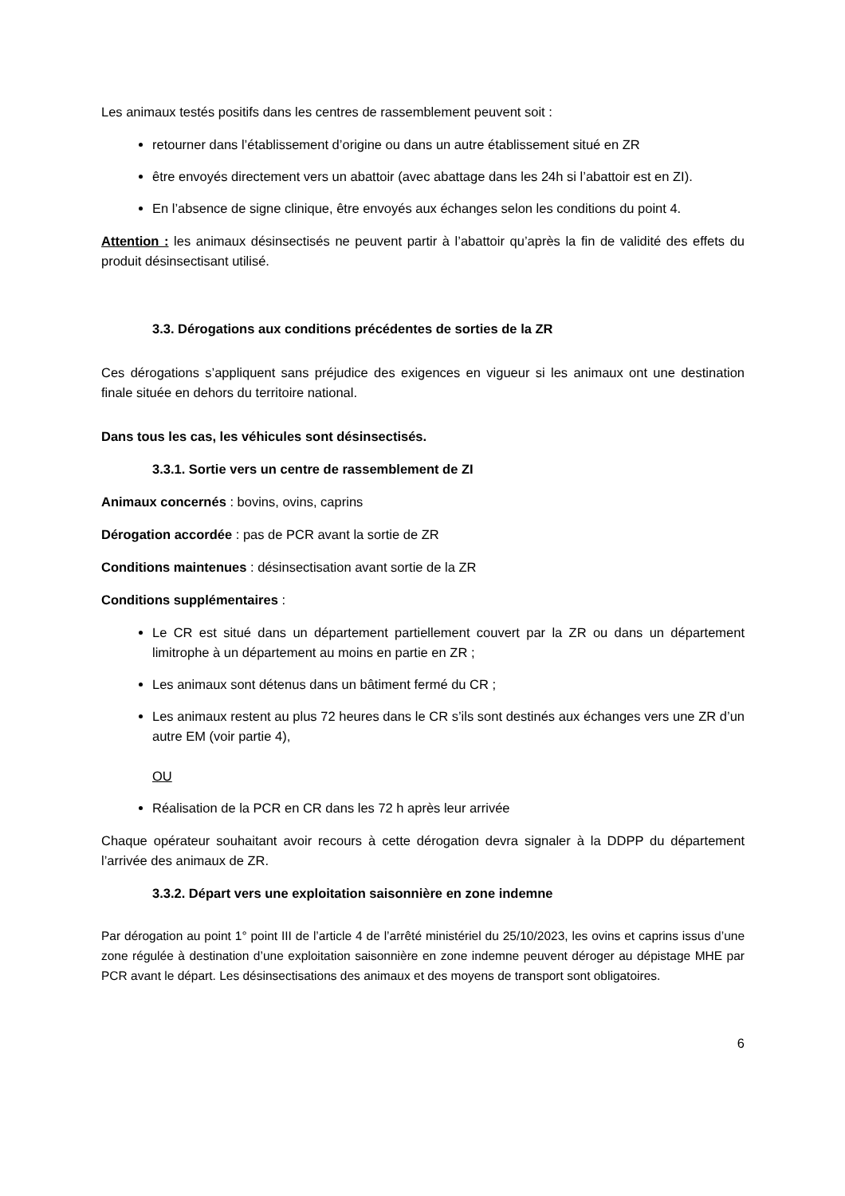Les animaux testés positifs dans les centres de rassemblement peuvent soit :
retourner dans l’établissement d’origine ou dans un autre établissement situé en ZR
être envoyés directement vers un abattoir (avec abattage dans les 24h si l’abattoir est en ZI).
En l’absence de signe clinique, être envoyés aux échanges selon les conditions du point 4.
Attention : les animaux désinsectisés ne peuvent partir à l’abattoir qu’après la fin de validité des effets du produit désinsectisant utilisé.
3.3. Dérogations aux conditions précédentes de sorties de la ZR
Ces dérogations s’appliquent sans préjudice des exigences en vigueur si les animaux ont une destination finale située en dehors du territoire national.
Dans tous les cas, les véhicules sont désinsectisés.
3.3.1. Sortie vers un centre de rassemblement de ZI
Animaux concernés : bovins, ovins, caprins
Dérogation accordée : pas de PCR avant la sortie de ZR
Conditions maintenues : désinsectisation avant sortie de la ZR
Conditions supplémentaires :
Le CR est situé dans un département partiellement couvert par la ZR ou dans un département limitrophe à un département au moins en partie en ZR ;
Les animaux sont détenus dans un bâtiment fermé du CR ;
Les animaux restent au plus 72 heures dans le CR s’ils sont destinés aux échanges vers une ZR d’un autre EM (voir partie 4),
OU
Réalisation de la PCR en CR dans les 72 h après leur arrivée
Chaque opérateur souhaitant avoir recours à cette dérogation devra signaler à la DDPP du département l’arrivée des animaux de ZR.
3.3.2. Départ vers une exploitation saisonnière en zone indemne
Par dérogation au point 1° point III de l’article 4 de l’arrêté ministériel du 25/10/2023, les ovins et caprins issus d’une zone régulée à destination d’une exploitation saisonnière en zone indemne peuvent déroger au dépistage MHE par PCR avant le départ. Les désinsectisations des animaux et des moyens de transport sont obligatoires.
6